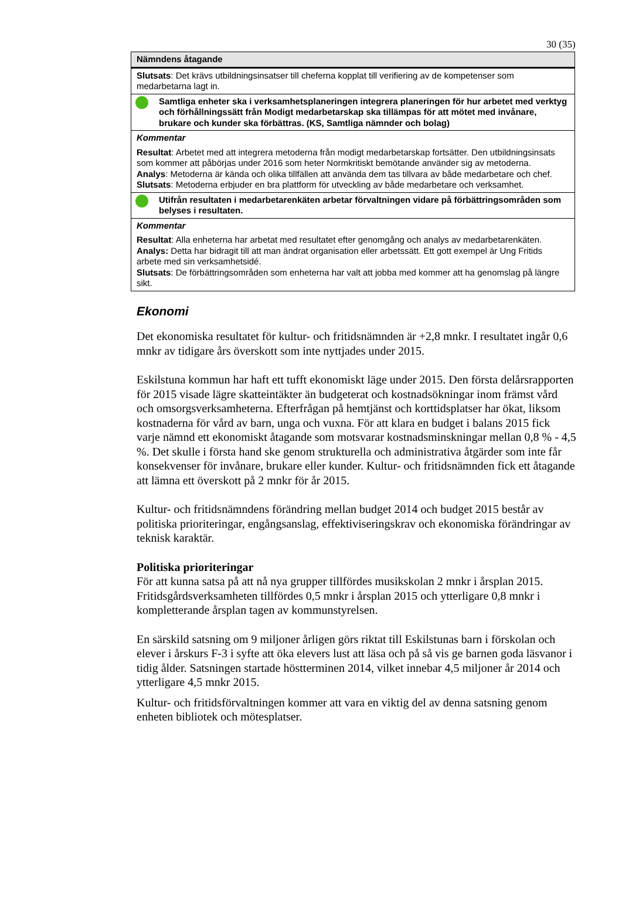30 (35)
| Nämndens åtagande |
| --- |
| Slutsats : Det krävs utbildningsinsatser till cheferna kopplat till verifiering av de kompetenser som medarbetarna lagt in. |
| Samtliga enheter ska i verksamhetsplaneringen integrera planeringen för hur arbetet med verktyg och förhållningssätt från Modigt medarbetarskap ska tillämpas för att mötet med invånare, brukare och kunder ska förbättras. (KS, Samtliga nämnder och bolag) |
| Kommentar Resultat : Arbetet med att integrera metoderna från modigt medarbetarskap fortsätter. Den utbildningsinsats som kommer att påbörjas under 2016 som heter Normkritiskt bemötande använder sig av metoderna. Analys : Metoderna är kända och olika tillfällen att använda dem tas tillvara av både medarbetare och chef. Slutsats : Metoderna erbjuder en bra plattform för utveckling av både medarbetare och verksamhet. |
| Utifrån resultaten i medarbetarenkäten arbetar förvaltningen vidare på förbättringsområden som belyses i resultaten. |
| Kommentar Resultat : Alla enheterna har arbetat med resultatet efter genomgång och analys av medarbetarenkäten. Analys: Detta har bidragit till att man ändrat organisation eller arbetssätt. Ett gott exempel är Ung Fritids arbete med sin verksamhetsidé. Slutsats : De förbättringsområden som enheterna har valt att jobba med kommer att ha genomslag på längre sikt. |
Ekonomi
Det ekonomiska resultatet för kultur- och fritidsnämnden är +2,8 mnkr. I resultatet ingår 0,6 mnkr av tidigare års överskott som inte nyttjades under 2015.
Eskilstuna kommun har haft ett tufft ekonomiskt läge under 2015. Den första delårsrapporten för 2015 visade lägre skatteintäkter än budgeterat och kostnadsökningar inom främst vård och omsorgsverksamheterna. Efterfrågan på hemtjänst och korttidsplatser har ökat, liksom kostnaderna för vård av barn, unga och vuxna. För att klara en budget i balans 2015 fick varje nämnd ett ekonomiskt åtagande som motsvarar kostnadsminskningar mellan 0,8 % - 4,5 %. Det skulle i första hand ske genom strukturella och administrativa åtgärder som inte får konsekvenser för invånare, brukare eller kunder. Kultur- och fritidsnämnden fick ett åtagande att lämna ett överskott på 2 mnkr för år 2015.
Kultur- och fritidsnämndens förändring mellan budget 2014 och budget 2015 består av politiska prioriteringar, engångsanslag, effektiviseringskrav och ekonomiska förändringar av teknisk karaktär.
Politiska prioriteringar
För att kunna satsa på att nå nya grupper tillfördes musikskolan 2 mnkr i årsplan 2015. Fritidsgårdsverksamheten tillfördes 0,5 mnkr i årsplan 2015 och ytterligare 0,8 mnkr i kompletterande årsplan tagen av kommunstyrelsen.
En särskild satsning om 9 miljoner årligen görs riktat till Eskilstunas barn i förskolan och elever i årskurs F-3 i syfte att öka elevers lust att läsa och på så vis ge barnen goda läsvanor i tidig ålder. Satsningen startade höstterminen 2014, vilket innebar 4,5 miljoner år 2014 och ytterligare 4,5 mnkr 2015.
Kultur- och fritidsförvaltningen kommer att vara en viktig del av denna satsning genom enheten bibliotek och mötesplatser.